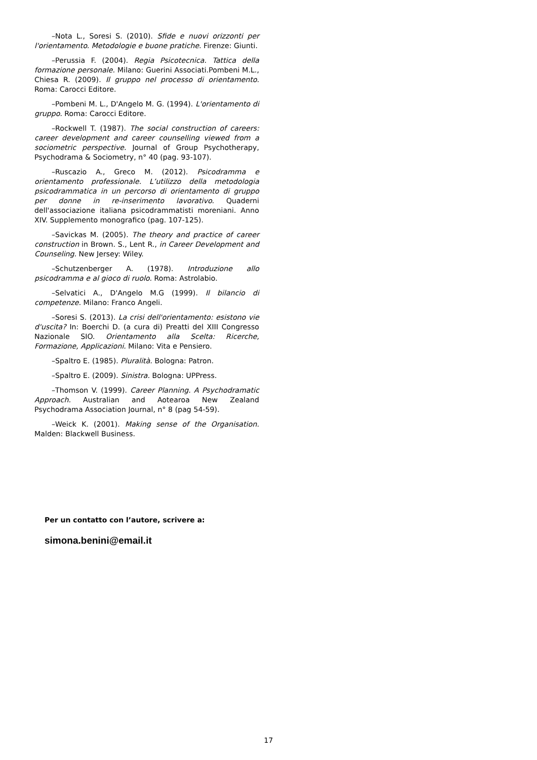–Nota L., Soresi S. (2010). Sfide e nuovi orizzonti per l'orientamento. Metodologie e buone pratiche. Firenze: Giunti.
–Perussia F. (2004). Regia Psicotecnica. Tattica della formazione personale. Milano: Guerini Associati.Pombeni M.L., Chiesa R. (2009). Il gruppo nel processo di orientamento. Roma: Carocci Editore.
–Pombeni M. L., D'Angelo M. G. (1994). L'orientamento di gruppo. Roma: Carocci Editore.
–Rockwell T. (1987). The social construction of careers: career development and career counselling viewed from a sociometric perspective. Journal of Group Psychotherapy, Psychodrama & Sociometry, n° 40 (pag. 93-107).
–Ruscazio A., Greco M. (2012). Psicodramma e orientamento professionale. L’utilizzo della metodologia psicodrammatica in un percorso di orientamento di gruppo per donne in re-inserimento lavorativo. Quaderni dell'associazione italiana psicodrammatisti moreniani. Anno XIV. Supplemento monografico (pag. 107-125).
–Savickas M. (2005). The theory and practice of career construction in Brown. S., Lent R., in Career Development and Counseling. New Jersey: Wiley.
–Schutzenberger A. (1978). Introduzione allo psicodramma e al gioco di ruolo. Roma: Astrolabio.
–Selvatici A., D'Angelo M.G (1999). Il bilancio di competenze. Milano: Franco Angeli.
–Soresi S. (2013). La crisi dell'orientamento: esistono vie d'uscita? In: Boerchi D. (a cura di) Preatti del XIII Congresso Nazionale SIO. Orientamento alla Scelta: Ricerche, Formazione, Applicazioni. Milano: Vita e Pensiero.
–Spaltro E. (1985). Pluralità. Bologna: Patron.
–Spaltro E. (2009). Sinistra. Bologna: UPPress.
–Thomson V. (1999). Career Planning. A Psychodramatic Approach. Australian and Aotearoa New Zealand Psychodrama Association Journal, n° 8 (pag 54-59).
–Weick K. (2001). Making sense of the Organisation. Malden: Blackwell Business.
Per un contatto con l’autore, scrivere a:
simona.benini@email.it
17